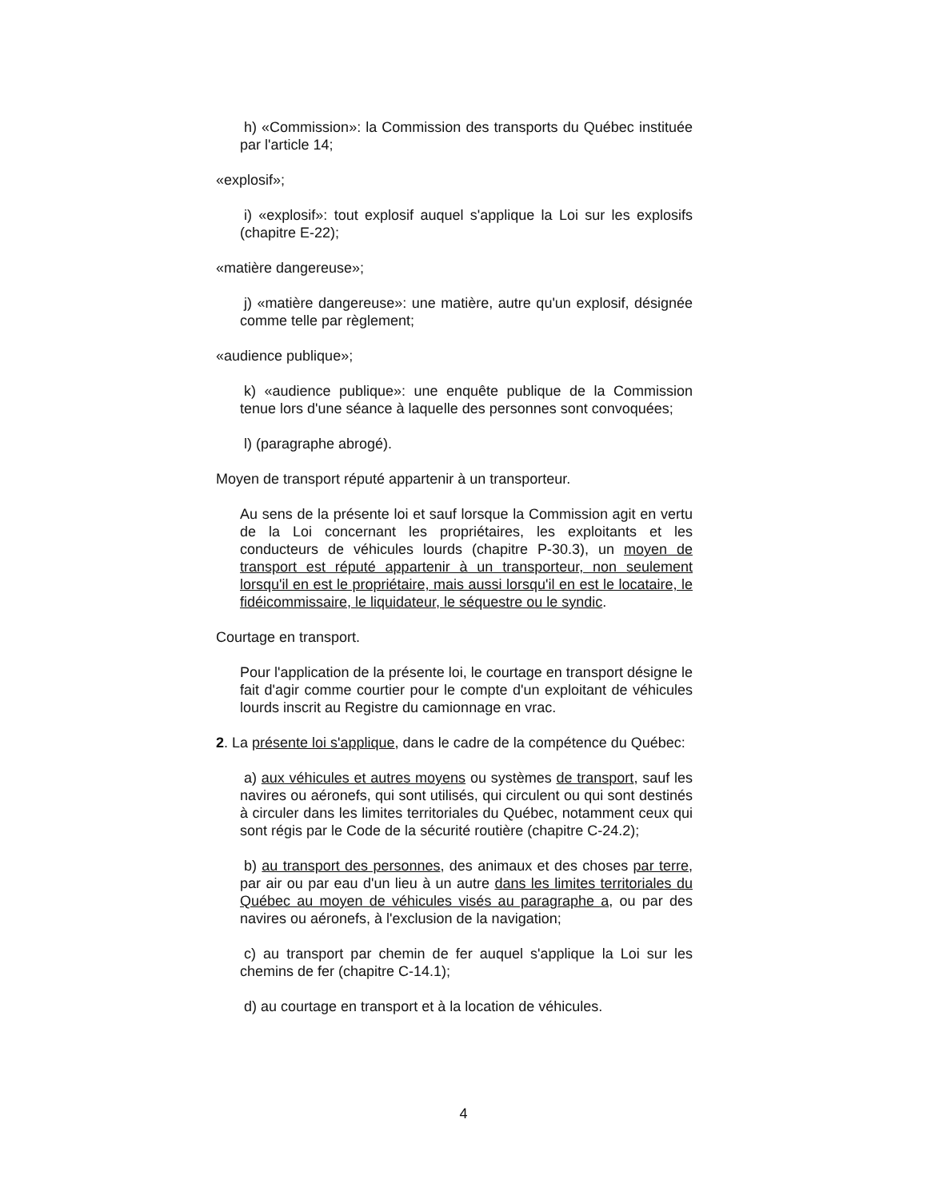h) «Commission»: la Commission des transports du Québec instituée par l'article 14;
«explosif»;
i) «explosif»: tout explosif auquel s'applique la Loi sur les explosifs (chapitre E-22);
«matière dangereuse»;
j) «matière dangereuse»: une matière, autre qu'un explosif, désignée comme telle par règlement;
«audience publique»;
k) «audience publique»: une enquête publique de la Commission tenue lors d'une séance à laquelle des personnes sont convoquées;
l) (paragraphe abrogé).
Moyen de transport réputé appartenir à un transporteur.
Au sens de la présente loi et sauf lorsque la Commission agit en vertu de la Loi concernant les propriétaires, les exploitants et les conducteurs de véhicules lourds (chapitre P-30.3), un moyen de transport est réputé appartenir à un transporteur, non seulement lorsqu'il en est le propriétaire, mais aussi lorsqu'il en est le locataire, le fidéicommissaire, le liquidateur, le séquestre ou le syndic.
Courtage en transport.
Pour l'application de la présente loi, le courtage en transport désigne le fait d'agir comme courtier pour le compte d'un exploitant de véhicules lourds inscrit au Registre du camionnage en vrac.
2. La présente loi s'applique, dans le cadre de la compétence du Québec:
a) aux véhicules et autres moyens ou systèmes de transport, sauf les navires ou aéronefs, qui sont utilisés, qui circulent ou qui sont destinés à circuler dans les limites territoriales du Québec, notamment ceux qui sont régis par le Code de la sécurité routière (chapitre C-24.2);
b) au transport des personnes, des animaux et des choses par terre, par air ou par eau d'un lieu à un autre dans les limites territoriales du Québec au moyen de véhicules visés au paragraphe a, ou par des navires ou aéronefs, à l'exclusion de la navigation;
c) au transport par chemin de fer auquel s'applique la Loi sur les chemins de fer (chapitre C-14.1);
d) au courtage en transport et à la location de véhicules.
4